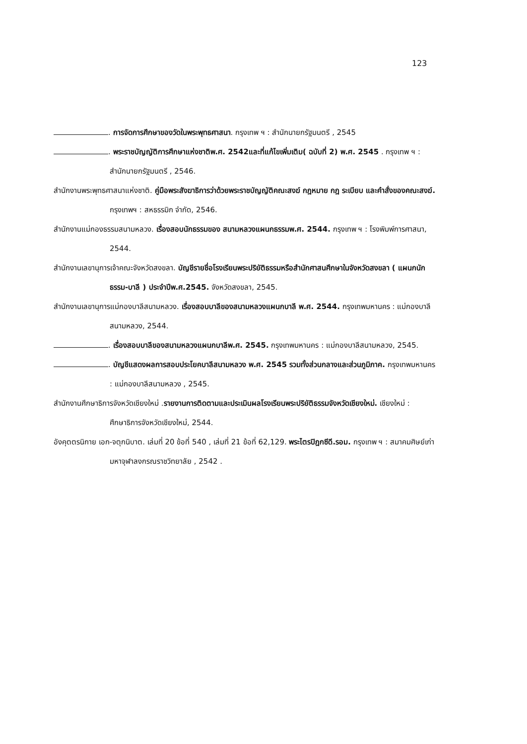123
. การจัดการศึกษาของวัดในพระพุทธศาสนา. กรุงเทพ ฯ : สำนักนายกรัฐมนตรี , 2545
. พระราชบัญญัติการศึกษาแห่งชาติพ.ศ. 2542และที่แก้ไขเพิ่มเติม( ฉบับที่ 2) พ.ศ. 2545 . กรุงเทพ ฯ : สำนักนายกรัฐมนตรี , 2546.
สำนักงานพระพุทธศาสนาแห่งชาติ. คู่มือพระสังฆาธิการว่าด้วยพระราชบัญญัติคณะสงฆ์ กฎหมาย กฎ ระเบียบ และคำสั่งของคณะสงฆ์. กรุงเทพฯ : สหธรรมิก จำกัด, 2546.
สำนักงานแม่กองธรรมสนามหลวง. เรื่องสอบนักธรรมของ สนามหลวงแผนกธรรมพ.ศ. 2544. กรุงเทพ ฯ : โรงพิมพ์การศาสนา, 2544.
สำนักงานเลขานุการเจ้าคณะจังหวัดสงขลา. บัญชีรายชื่อโรงเรียนพระปริยัติธรรมหรือสำนักศาสนศึกษาในจังหวัดสงขลา ( แผนกนักธรรม-บาลี ) ประจำปีพ.ศ.2545. จังหวัดสงขลา, 2545.
สำนักงานเลขานุการแม่กองบาลีสนามหลวง. เรื่องสอบบาลีของสนามหลวงแผนกบาลี พ.ศ. 2544. กรุงเทพมหานคร : แม่กองบาลีสนามหลวง, 2544.
. เรื่องสอบบาลีของสนามหลวงแผนกบาลีพ.ศ. 2545. กรุงเทพมหานคร : แม่กองบาลีสนามหลวง, 2545.
. บัญชีแสดงผลการสอบประโยคบาลีสนามหลวง พ.ศ. 2545 รวมทั้งส่วนกลางและส่วนภูมิภาค. กรุงเทพมหานคร : แม่กองบาลีสนามหลวง , 2545.
สำนักงานศึกษาธิการจังหวัดเชียงใหม่ .รายงานการติดตามและประเมินผลโรงเรียนพระปริยัติธรรมจังหวัดเชียงใหม่. เชียงใหม่ : ศึกษาธิการจังหวัดเชียงใหม่, 2544.
อังคุตตรนิกาย เอก-จตุกนิบาต. เล่มที่ 20 ข้อที่ 540 , เล่มที่ 21 ข้อที่ 62,129. พระไตรปิฎกซีดี.รอม. กรุงเทพ ฯ : สมาคมศิษย์เก่ามหาจุฬาลงกรณราชวิทยาลัย , 2542 .